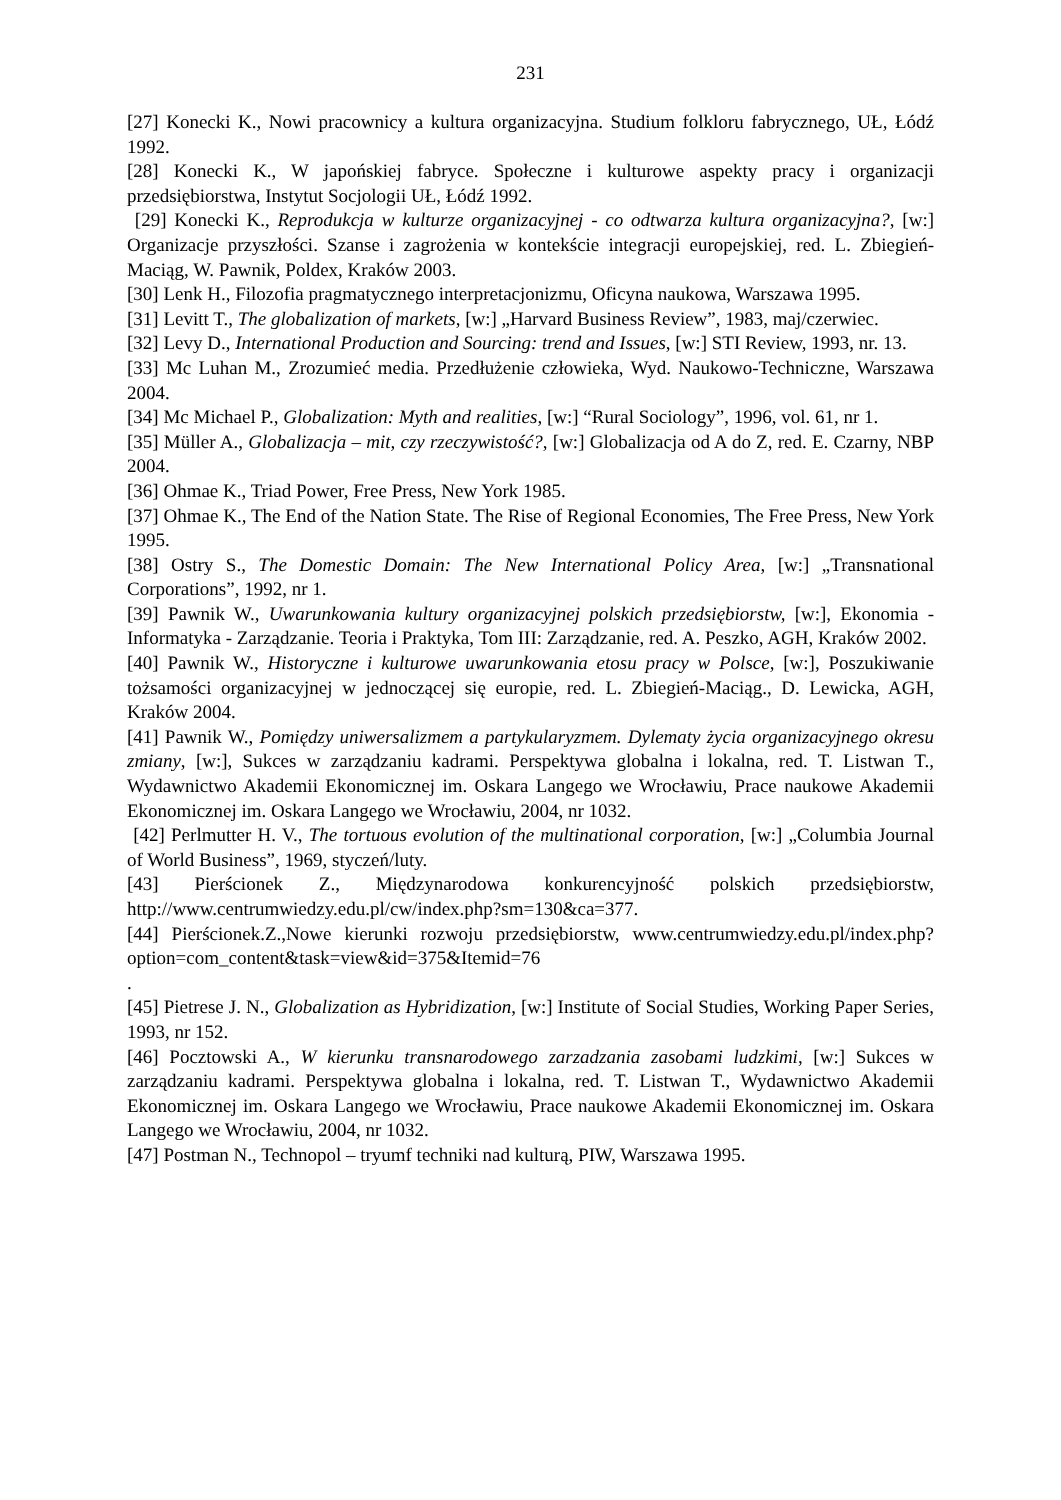231
[27] Konecki K., Nowi pracownicy a kultura organizacyjna. Studium folkloru fabrycznego, UŁ, Łódź 1992.
[28] Konecki K., W japońskiej fabryce. Społeczne i kulturowe aspekty pracy i organizacji przedsiębiorstwa, Instytut Socjologii UŁ, Łódź 1992.
[29] Konecki K., Reprodukcja w kulturze organizacyjnej - co odtwarza kultura organizacyjna?, [w:] Organizacje przyszłości. Szanse i zagrożenia w kontekście integracji europejskiej, red. L. Zbiegień-Maciąg, W. Pawnik, Poldex, Kraków 2003.
[30] Lenk H., Filozofia pragmatycznego interpretacjonizmu, Oficyna naukowa, Warszawa 1995.
[31] Levitt T., The globalization of markets, [w:] „Harvard Business Review”, 1983, maj/czerwiec.
[32] Levy D., International Production and Sourcing: trend and Issues, [w:] STI Review, 1993, nr. 13.
[33] Mc Luhan M., Zrozumieć media. Przedłużenie człowieka, Wyd. Naukowo-Techniczne, Warszawa 2004.
[34] Mc Michael P., Globalization: Myth and realities, [w:] “Rural Sociology”, 1996, vol. 61, nr 1.
[35] Müller A., Globalizacja – mit, czy rzeczywistość?, [w:] Globalizacja od A do Z, red. E. Czarny, NBP 2004.
[36] Ohmae K., Triad Power, Free Press, New York 1985.
[37] Ohmae K., The End of the Nation State. The Rise of Regional Economies, The Free Press, New York 1995.
[38] Ostry S., The Domestic Domain: The New International Policy Area, [w:] „Transnational Corporations”, 1992, nr 1.
[39] Pawnik W., Uwarunkowania kultury organizacyjnej polskich przedsiębiorstw, [w:], Ekonomia - Informatyka - Zarządzanie. Teoria i Praktyka, Tom III: Zarządzanie, red. A. Peszko, AGH, Kraków 2002.
[40] Pawnik W., Historyczne i kulturowe uwarunkowania etosu pracy w Polsce, [w:], Poszukiwanie tożsamości organizacyjnej w jednoczącej się europie, red. L. Zbiegień-Maciąg., D. Lewicka, AGH, Kraków 2004.
[41] Pawnik W., Pomiędzy uniwersalizmem a partykularyzmem. Dylematy życia organizacyjnego okresu zmiany, [w:], Sukces w zarządzaniu kadrami. Perspektywa globalna i lokalna, red. T. Listwan T., Wydawnictwo Akademii Ekonomicznej im. Oskara Langego we Wrocławiu, Prace naukowe Akademii Ekonomicznej im. Oskara Langego we Wrocławiu, 2004, nr 1032.
[42] Perlmutter H. V., The tortuous evolution of the multinational corporation, [w:] „Columbia Journal of World Business”, 1969, styczeń/luty.
[43] Pierścionek Z., Międzynarodowa konkurencyjność polskich przedsiębiorstw, http://www.centrumwiedzy.edu.pl/cw/index.php?sm=130&ca=377.
[44] Pierścionek.Z.,Nowe kierunki rozwoju przedsiębiorstw, www.centrumwiedzy.edu.pl/index.php?option=com_content&task=view&id=375&Itemid=76
.
[45] Pietrese J. N., Globalization as Hybridization, [w:] Institute of Social Studies, Working Paper Series, 1993, nr 152.
[46] Pocztowski A., W kierunku transnarodowego zarzadzania zasobami ludzkimi, [w:] Sukces w zarządzaniu kadrami. Perspektywa globalna i lokalna, red. T. Listwan T., Wydawnictwo Akademii Ekonomicznej im. Oskara Langego we Wrocławiu, Prace naukowe Akademii Ekonomicznej im. Oskara Langego we Wrocławiu, 2004, nr 1032.
[47] Postman N., Technopol – tryumf techniki nad kulturą, PIW, Warszawa 1995.